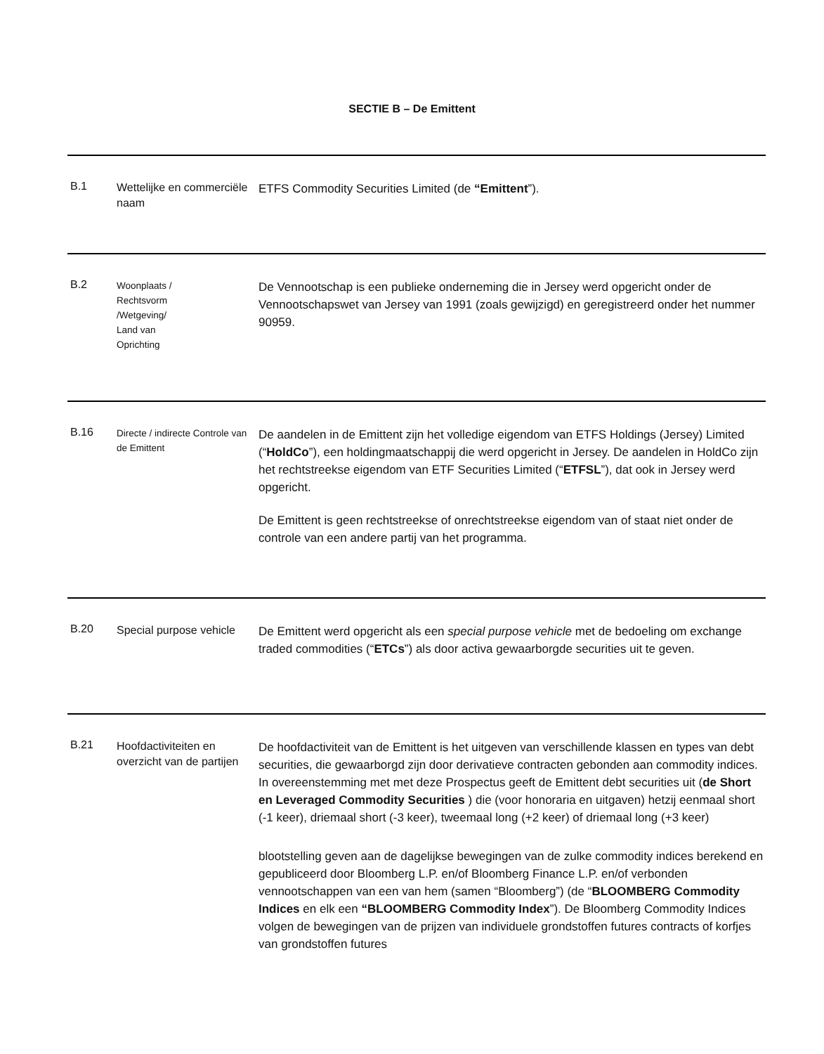SECTIE B – De Emittent
| B.1 | Wettelijke en commerciële naam | ETFS Commodity Securities Limited (de “Emittent ”). |
| B.2 | Woonplaats / Rechtsvorm /Wetgeving/ Land van Oprichting | De Vennootschap is een publieke onderneming die in Jersey werd opgericht onder de Vennootschapswet van Jersey van 1991 (zoals gewijzigd) en geregistreerd onder het nummer 90959. |
| B.16 | Directe / indirecte Controle van de Emittent | De aandelen in de Emittent zijn het volledige eigendom van ETFS Holdings (Jersey) Limited (“ HoldCo ”), een holdingmaatschappij die werd opgericht in Jersey. De aandelen in HoldCo zijn het rechtstreekse eigendom van ETF Securities Limited (“ ETFSL ”), dat ook in Jersey werd opgericht. De Emittent is geen rechtstreekse of onrechtstreekse eigendom van of staat niet onder de controle van een andere partij van het programma. |
| B.20 | Special purpose vehicle | De Emittent werd opgericht als een special purpose vehicle met de bedoeling om exchange traded commodities (“ ETCs ”) als door activa gewaarborgde securities uit te geven. |
| B.21 | Hoofdactiviteiten en overzicht van de partijen | De hoofdactiviteit van de Emittent is het uitgeven van verschillende klassen en types van debt securities, die gewaarborgd zijn door derivatieve contracten gebonden aan commodity indices. In overeenstemming met met deze Prospectus geeft de Emittent debt securities uit ( de Short en Leveraged Commodity Securities ) die (voor honoraria en uitgaven) hetzij eenmaal short (-1 keer), driemaal short (-3 keer), tweemaal long (+2 keer) of driemaal long (+3 keer) blootstelling geven aan de dagelijkse bewegingen van de zulke commodity indices berekend en gepubliceerd door Bloomberg L.P. en/of Bloomberg Finance L.P. en/of verbonden vennootschappen van een van hem (samen “Bloomberg”) (de “ BLOOMBERG Commodity Indices en elk een “BLOOMBERG Commodity Index ”). De Bloomberg Commodity Indices volgen de bewegingen van de prijzen van individuele grondstoffen futures contracts of korfjes van grondstoffen futures |